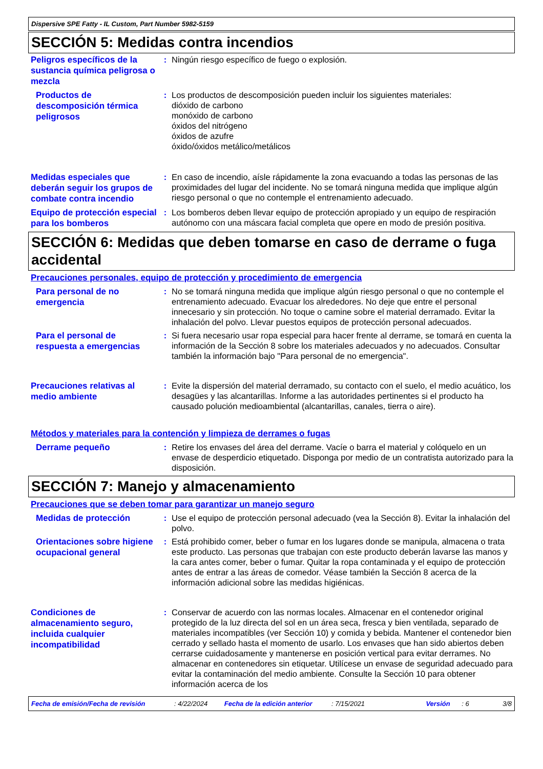Dispersive SPE Fatty - IL Custom, Part Number 5982-5159
SECCIÓN 5: Medidas contra incendios
Peligros específicos de la sustancia química peligrosa o mezcla
: Ningún riesgo específico de fuego o explosión.
Productos de descomposición térmica peligrosos
: Los productos de descomposición pueden incluir los siguientes materiales:
dióxido de carbono
monóxido de carbono
óxidos del nitrógeno
óxidos de azufre
óxido/óxidos metálico/metálicos
Medidas especiales que deberán seguir los grupos de combate contra incendio
: En caso de incendio, aísle rápidamente la zona evacuando a todas las personas de las proximidades del lugar del incidente. No se tomará ninguna medida que implique algún riesgo personal o que no contemple el entrenamiento adecuado.
Equipo de protección especial para los bomberos
: Los bomberos deben llevar equipo de protección apropiado y un equipo de respiración autónomo con una máscara facial completa que opere en modo de presión positiva.
SECCIÓN 6: Medidas que deben tomarse en caso de derrame o fuga accidental
Precauciones personales, equipo de protección y procedimiento de emergencia
Para personal de no emergencia
: No se tomará ninguna medida que implique algún riesgo personal o que no contemple el entrenamiento adecuado. Evacuar los alrededores. No deje que entre el personal innecesario y sin protección. No toque o camine sobre el material derramado. Evitar la inhalación del polvo. Llevar puestos equipos de protección personal adecuados.
Para el personal de respuesta a emergencias
: Si fuera necesario usar ropa especial para hacer frente al derrame, se tomará en cuenta la información de la Sección 8 sobre los materiales adecuados y no adecuados. Consultar también la información bajo "Para personal de no emergencia".
Precauciones relativas al medio ambiente
: Evite la dispersión del material derramado, su contacto con el suelo, el medio acuático, los desagües y las alcantarillas. Informe a las autoridades pertinentes si el producto ha causado polución medioambiental (alcantarillas, canales, tierra o aire).
Métodos y materiales para la contención y limpieza de derrames o fugas
Derrame pequeño
: Retire los envases del área del derrame. Vacíe o barra el material y colóquelo en un envase de desperdicio etiquetado. Disponga por medio de un contratista autorizado para la disposición.
SECCIÓN 7: Manejo y almacenamiento
Precauciones que se deben tomar para garantizar un manejo seguro
Medidas de protección
: Use el equipo de protección personal adecuado (vea la Sección 8). Evitar la inhalación del polvo.
Orientaciones sobre higiene ocupacional general
: Está prohibido comer, beber o fumar en los lugares donde se manipula, almacena o trata este producto. Las personas que trabajan con este producto deberán lavarse las manos y la cara antes comer, beber o fumar. Quitar la ropa contaminada y el equipo de protección antes de entrar a las áreas de comedor. Véase también la Sección 8 acerca de la información adicional sobre las medidas higiénicas.
Condiciones de almacenamiento seguro, incluida cualquier incompatibilidad
: Conservar de acuerdo con las normas locales. Almacenar en el contenedor original protegido de la luz directa del sol en un área seca, fresca y bien ventilada, separado de materiales incompatibles (ver Sección 10) y comida y bebida. Mantener el contenedor bien cerrado y sellado hasta el momento de usarlo. Los envases que han sido abiertos deben cerrarse cuidadosamente y mantenerse en posición vertical para evitar derrames. No almacenar en contenedores sin etiquetar. Utilícese un envase de seguridad adecuado para evitar la contaminación del medio ambiente. Consulte la Sección 10 para obtener información acerca de los
Fecha de emisión/Fecha de revisión: 4/22/2024 Fecha de la edición anterior: 7/15/2021 Versión: 6 3/8